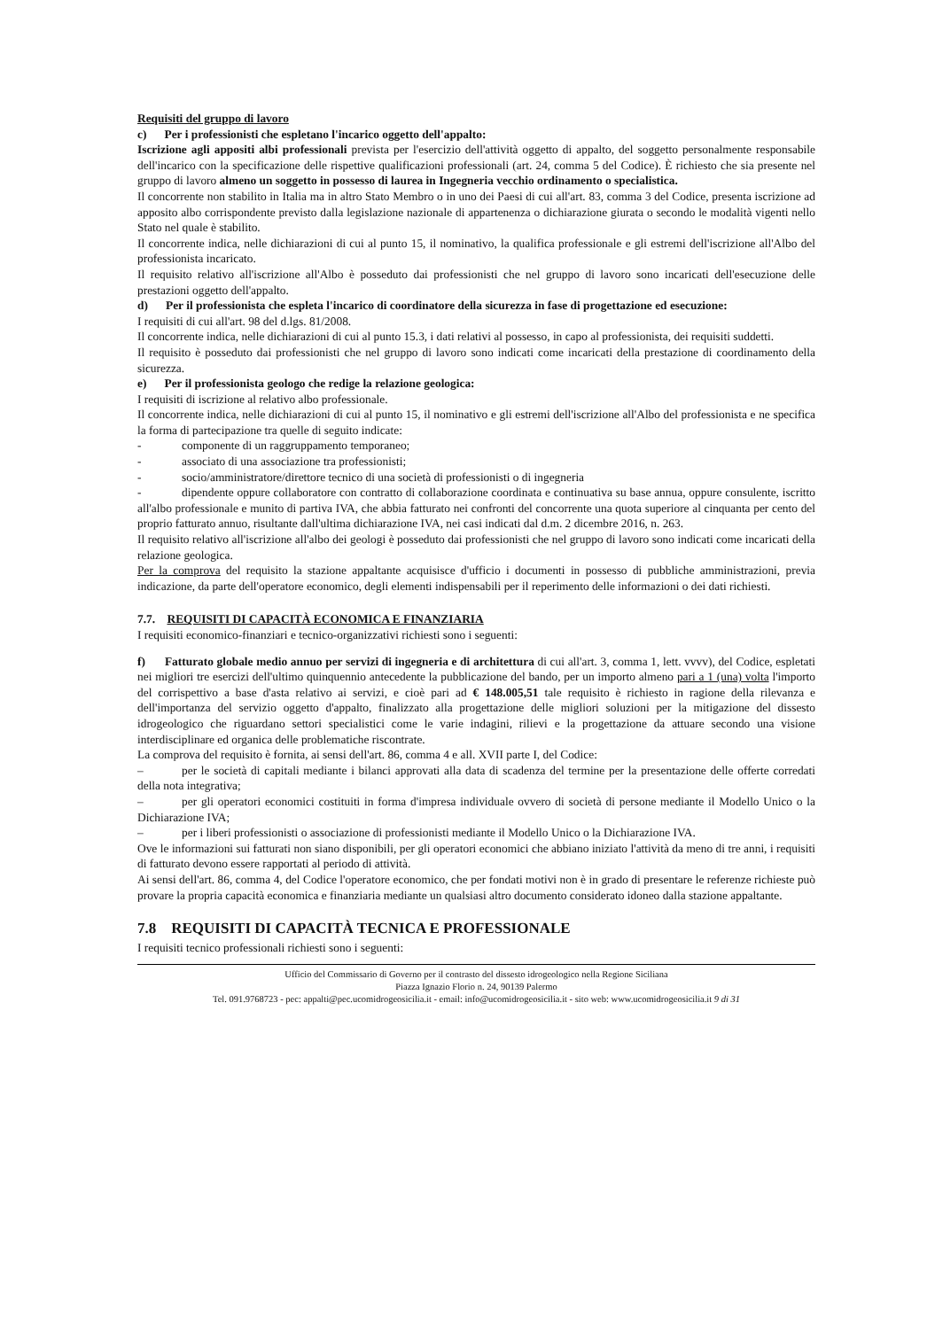Requisiti del gruppo di lavoro
c) Per i professionisti che espletano l'incarico oggetto dell'appalto:
Iscrizione agli appositi albi professionali prevista per l'esercizio dell'attività oggetto di appalto, del soggetto personalmente responsabile dell'incarico con la specificazione delle rispettive qualificazioni professionali (art. 24, comma 5 del Codice). È richiesto che sia presente nel gruppo di lavoro almeno un soggetto in possesso di laurea in Ingegneria vecchio ordinamento o specialistica.
Il concorrente non stabilito in Italia ma in altro Stato Membro o in uno dei Paesi di cui all'art. 83, comma 3 del Codice, presenta iscrizione ad apposito albo corrispondente previsto dalla legislazione nazionale di appartenenza o dichiarazione giurata o secondo le modalità vigenti nello Stato nel quale è stabilito.
Il concorrente indica, nelle dichiarazioni di cui al punto 15, il nominativo, la qualifica professionale e gli estremi dell'iscrizione all'Albo del professionista incaricato.
Il requisito relativo all'iscrizione all'Albo è posseduto dai professionisti che nel gruppo di lavoro sono incaricati dell'esecuzione delle prestazioni oggetto dell'appalto.
d) Per il professionista che espleta l'incarico di coordinatore della sicurezza in fase di progettazione ed esecuzione:
I requisiti di cui all'art. 98 del d.lgs. 81/2008.
Il concorrente indica, nelle dichiarazioni di cui al punto 15.3, i dati relativi al possesso, in capo al professionista, dei requisiti suddetti.
Il requisito è posseduto dai professionisti che nel gruppo di lavoro sono indicati come incaricati della prestazione di coordinamento della sicurezza.
e) Per il professionista geologo che redige la relazione geologica:
I requisiti di iscrizione al relativo albo professionale.
Il concorrente indica, nelle dichiarazioni di cui al punto 15, il nominativo e gli estremi dell'iscrizione all'Albo del professionista e ne specifica la forma di partecipazione tra quelle di seguito indicate:
- componente di un raggruppamento temporaneo;
- associato di una associazione tra professionisti;
- socio/amministratore/direttore tecnico di una società di professionisti o di ingegneria
- dipendente oppure collaboratore con contratto di collaborazione coordinata e continuativa su base annua, oppure consulente, iscritto all'albo professionale e munito di partiva IVA, che abbia fatturato nei confronti del concorrente una quota superiore al cinquanta per cento del proprio fatturato annuo, risultante dall'ultima dichiarazione IVA, nei casi indicati dal d.m. 2 dicembre 2016, n. 263.
Il requisito relativo all'iscrizione all'albo dei geologi è posseduto dai professionisti che nel gruppo di lavoro sono indicati come incaricati della relazione geologica.
Per la comprova del requisito la stazione appaltante acquisisce d'ufficio i documenti in possesso di pubbliche amministrazioni, previa indicazione, da parte dell'operatore economico, degli elementi indispensabili per il reperimento delle informazioni o dei dati richiesti.
7.7. REQUISITI DI CAPACITÀ ECONOMICA E FINANZIARIA
I requisiti economico-finanziari e tecnico-organizzativi richiesti sono i seguenti:
f) Fatturato globale medio annuo per servizi di ingegneria e di architettura di cui all'art. 3, comma 1, lett. vvvv), del Codice, espletati nei migliori tre esercizi dell'ultimo quinquennio antecedente la pubblicazione del bando, per un importo almeno pari a 1 (una) volta l'importo del corrispettivo a base d'asta relativo ai servizi, e cioè pari ad € 148.005,51 tale requisito è richiesto in ragione della rilevanza e dell'importanza del servizio oggetto d'appalto, finalizzato alla progettazione delle migliori soluzioni per la mitigazione del dissesto idrogeologico che riguardano settori specialistici come le varie indagini, rilievi e la progettazione da attuare secondo una visione interdisciplinare ed organica delle problematiche riscontrate.
La comprova del requisito è fornita, ai sensi dell'art. 86, comma 4 e all. XVII parte I, del Codice:
– per le società di capitali mediante i bilanci approvati alla data di scadenza del termine per la presentazione delle offerte corredati della nota integrativa;
– per gli operatori economici costituiti in forma d'impresa individuale ovvero di società di persone mediante il Modello Unico o la Dichiarazione IVA;
– per i liberi professionisti o associazione di professionisti mediante il Modello Unico o la Dichiarazione IVA.
Ove le informazioni sui fatturati non siano disponibili, per gli operatori economici che abbiano iniziato l'attività da meno di tre anni, i requisiti di fatturato devono essere rapportati al periodo di attività.
Ai sensi dell'art. 86, comma 4, del Codice l'operatore economico, che per fondati motivi non è in grado di presentare le referenze richieste può provare la propria capacità economica e finanziaria mediante un qualsiasi altro documento considerato idoneo dalla stazione appaltante.
7.8 REQUISITI DI CAPACITÀ TECNICA E PROFESSIONALE
I requisiti tecnico professionali richiesti sono i seguenti:
Ufficio del Commissario di Governo per il contrasto del dissesto idrogeologico nella Regione Siciliana
Piazza Ignazio Florio n. 24, 90139 Palermo
Tel. 091.9768723 - pec: appalti@pec.ucomidrogeosicilia.it - email: info@ucomidrogeosicilia.it - sito web: www.ucomidrogeosicilia.it 9 di 31